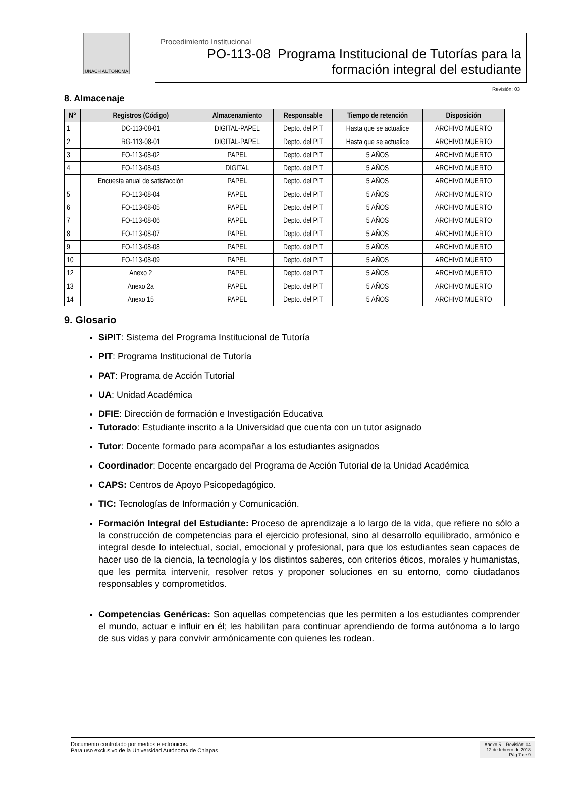UNACH AUTONOMA
Procedimiento Institucional
PO-113-08 Programa Institucional de Tutorías para la
formación integral del estudiante
Revisión: 03
8. Almacenaje
| N° | Registros (Código) | Almacenamiento | Responsable | Tiempo de retención | Disposición |
| --- | --- | --- | --- | --- | --- |
| 1 | DC-113-08-01 | DIGITAL-PAPEL | Depto. del PIT | Hasta que se actualice | ARCHIVO MUERTO |
| 2 | RG-113-08-01 | DIGITAL-PAPEL | Depto. del PIT | Hasta que se actualice | ARCHIVO MUERTO |
| 3 | FO-113-08-02 | PAPEL | Depto. del PIT | 5 AÑOS | ARCHIVO MUERTO |
| 4 | FO-113-08-03 | DIGITAL | Depto. del PIT | 5 AÑOS | ARCHIVO MUERTO |
| | Encuesta anual de satisfacción | PAPEL | Depto. del PIT | 5 AÑOS | ARCHIVO MUERTO |
| 5 | FO-113-08-04 | PAPEL | Depto. del PIT | 5 AÑOS | ARCHIVO MUERTO |
| 6 | FO-113-08-05 | PAPEL | Depto. del PIT | 5 AÑOS | ARCHIVO MUERTO |
| 7 | FO-113-08-06 | PAPEL | Depto. del PIT | 5 AÑOS | ARCHIVO MUERTO |
| 8 | FO-113-08-07 | PAPEL | Depto. del PIT | 5 AÑOS | ARCHIVO MUERTO |
| 9 | FO-113-08-08 | PAPEL | Depto. del PIT | 5 AÑOS | ARCHIVO MUERTO |
| 10 | FO-113-08-09 | PAPEL | Depto. del PIT | 5 AÑOS | ARCHIVO MUERTO |
| 12 | Anexo 2 | PAPEL | Depto. del PIT | 5 AÑOS | ARCHIVO MUERTO |
| 13 | Anexo 2a | PAPEL | Depto. del PIT | 5 AÑOS | ARCHIVO MUERTO |
| 14 | Anexo 15 | PAPEL | Depto. del PIT | 5 AÑOS | ARCHIVO MUERTO |
9. Glosario
SiPIT: Sistema del Programa Institucional de Tutoría
PIT: Programa Institucional de Tutoría
PAT: Programa de Acción Tutorial
UA: Unidad Académica
DFIE: Dirección de formación e Investigación Educativa
Tutorado: Estudiante inscrito a la Universidad que cuenta con un tutor asignado
Tutor: Docente formado para acompañar a los estudiantes asignados
Coordinador: Docente encargado del Programa de Acción Tutorial de la Unidad Académica
CAPS: Centros de Apoyo Psicopedagógico.
TIC: Tecnologías de Información y Comunicación.
Formación Integral del Estudiante: Proceso de aprendizaje a lo largo de la vida, que refiere no sólo a la construcción de competencias para el ejercicio profesional, sino al desarrollo equilibrado, armónico e integral desde lo intelectual, social, emocional y profesional, para que los estudiantes sean capaces de hacer uso de la ciencia, la tecnología y los distintos saberes, con criterios éticos, morales y humanistas, que les permita intervenir, resolver retos y proponer soluciones en su entorno, como ciudadanos responsables y comprometidos.
Competencias Genéricas: Son aquellas competencias que les permiten a los estudiantes comprender el mundo, actuar e influir en él; les habilitan para continuar aprendiendo de forma autónoma a lo largo de sus vidas y para convivir armónicamente con quienes les rodean.
Documento controlado por medios electrónicos.
Para uso exclusivo de la Universidad Autónoma de Chiapas
Anexo 5 – Revisión: 04
12 de febrero de 2018
Pág.7 de 9